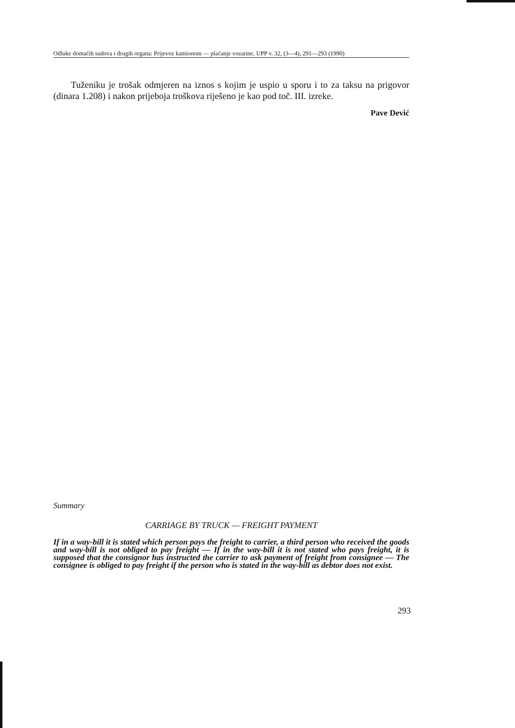Odluke domaćih sudova i drugih organa: Prijevoz kamionom — plaćanje vozarine, UPP v. 32, (3—4), 291—293 (1990)
Tuženiku je trošak odmjeren na iznos s kojim je uspio u sporu i to za taksu na prigovor (dinara 1.208) i nakon prijeboja troškova riješeno je kao pod toč. III. izreke.
Pave Dević
Summary
CARRIAGE BY TRUCK — FREIGHT PAYMENT
If in a way-bill it is stated which person pays the freight to carrier, a third person who received the goods and way-bill is not obliged to pay freight — If in the way-bill it is not stated who pays freight, it is supposed that the consignor has instructed the carrier to ask payment of freight from consignee — The consignee is obliged to pay freight if the person who is stated in the way-bill as debtor does not exist.
293